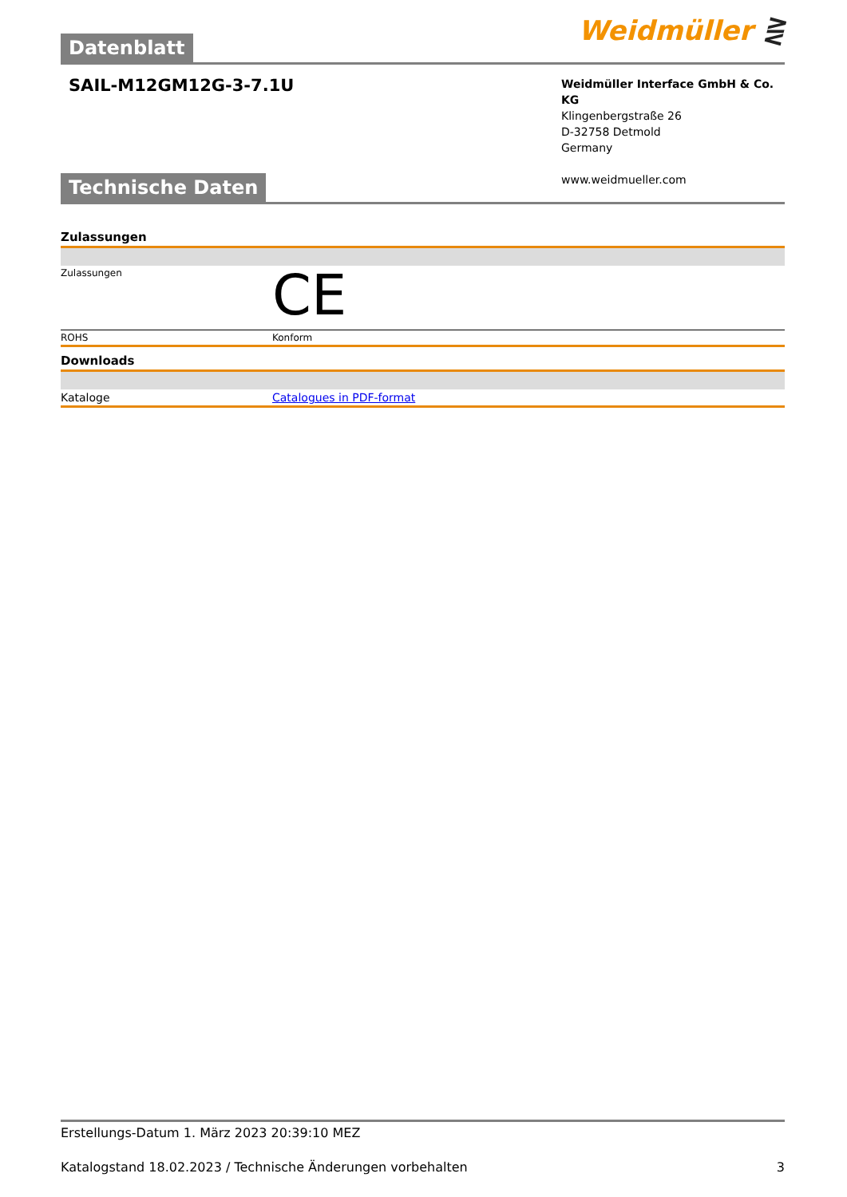Datenblatt
Weidmüller ⋛
SAIL-M12GM12G-3-7.1U
Weidmüller Interface GmbH & Co. KG
Klingenbergstraße 26
D-32758 Detmold
Germany
www.weidmueller.com
Technische Daten
| Zulassungen | |
| Zulassungen | CE |
| ROHS | Konform |
| Downloads | |
| Kataloge | Catalogues in PDF-format |
Erstellungs-Datum 1. März 2023 20:39:10 MEZ
Katalogstand 18.02.2023 / Technische Änderungen vorbehalten 3